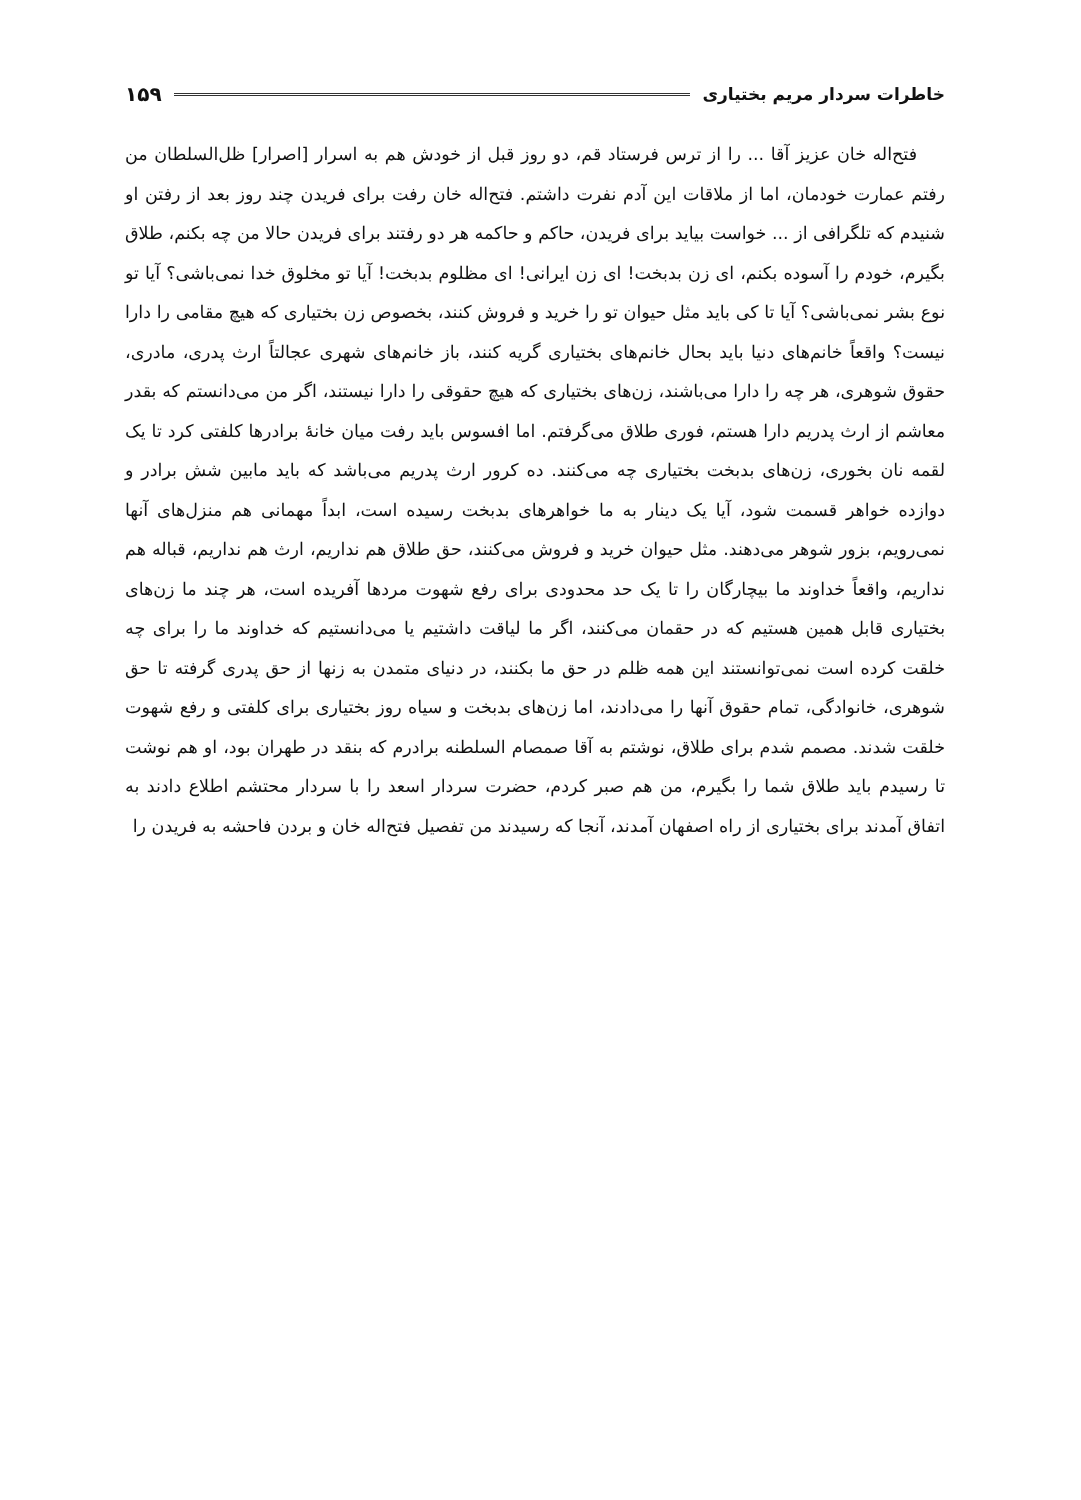خاطرات سردار مریم بختیاری ۱۵۹
فتح‌اله خان عزیز آقا ... را از ترس فرستاد قم، دو روز قبل از خودش هم به اسرار [اصرار] ظل‌السلطان من رفتم عمارت خودمان، اما از ملاقات این آدم نفرت داشتم. فتح‌اله خان رفت برای فریدن چند روز بعد از رفتن او شنیدم که تلگرافی از ... خواست بیاید برای فریدن، حاکم و حاکمه هر دو رفتند برای فریدن حالا من چه بکنم، طلاق بگیرم، خودم را آسوده بکنم، ای زن بدبخت! ای زن ایرانی! ای مظلوم بدبخت! آیا تو مخلوق خدا نمی‌باشی؟ آیا تو نوع بشر نمی‌باشی؟ آیا تا کی باید مثل حیوان تو را خرید و فروش کنند، بخصوص زن بختیاری که هیچ مقامی را دارا نیست؟ واقعاً خانم‌های دنیا باید بحال خانم‌های بختیاری گریه کنند، باز خانم‌های شهری عجالتاً ارث پدری، مادری، حقوق شوهری، هر چه را دارا می‌باشند، زن‌های بختیاری که هیچ حقوقی را دارا نیستند، اگر من می‌دانستم که بقدر معاشم از ارث پدریم دارا هستم، فوری طلاق می‌گرفتم. اما افسوس باید رفت میان خانهٔ برادرها کلفتی کرد تا یک لقمه نان بخوری، زن‌های بدبخت بختیاری چه می‌کنند. ده کرور ارث پدریم می‌باشد که باید مابین شش برادر و دوازده خواهر قسمت شود، آیا یک دینار به ما خواهرهای بدبخت رسیده است، ابداً مهمانی هم منزل‌های آنها نمی‌رویم، بزور شوهر می‌دهند. مثل حیوان خرید و فروش می‌کنند، حق طلاق هم نداریم، ارث هم نداریم، قباله هم نداریم، واقعاً خداوند ما بیچارگان را تا یک حد محدودی برای رفع شهوت مردها آفریده است، هر چند ما زن‌های بختیاری قابل همین هستیم که در حقمان می‌کنند، اگر ما لیاقت داشتیم یا می‌دانستیم که خداوند ما را برای چه خلقت کرده است نمی‌توانستند این همه ظلم در حق ما بکنند، در دنیای متمدن به زنها از حق پدری گرفته تا حق شوهری، خانوادگی، تمام حقوق آنها را می‌دادند، اما زن‌های بدبخت و سیاه روز بختیاری برای کلفتی و رفع شهوت خلقت شدند. مصمم شدم برای طلاق، نوشتم به آقا صمصام السلطنه برادرم که بنقد در طهران بود، او هم نوشت تا رسیدم باید طلاق شما را بگیرم، من هم صبر کردم، حضرت سردار اسعد را با سردار محتشم اطلاع دادند به اتفاق آمدند برای بختیاری از راه اصفهان آمدند، آنجا که رسیدند من تفصیل فتح‌اله خان و بردن فاحشه به فریدن را